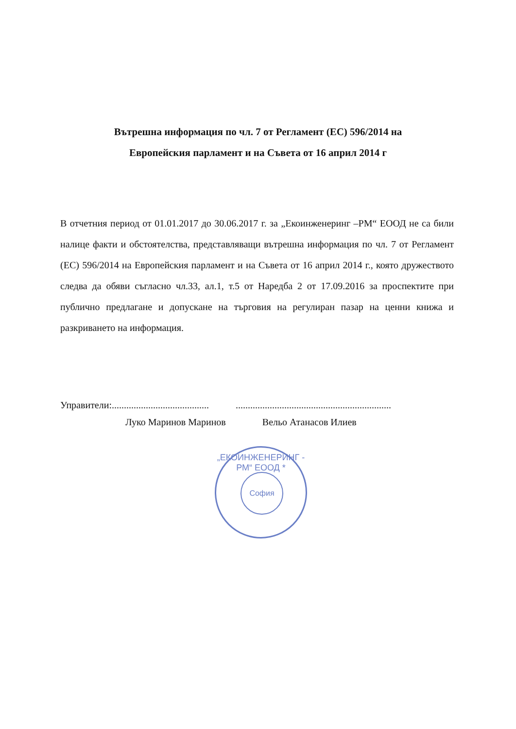Вътрешна информация по чл. 7 от Регламент (ЕС) 596/2014 на
Европейския парламент и на Съвета от 16 април 2014 г
В отчетния период от 01.01.2017 до 30.06.2017 г. за „Екоинженеринг –РМ“ ЕООД не са били налице факти и обстоятелства, представляващи вътрешна информация по чл. 7 от Регламент (ЕС) 596/2014 на Европейския парламент и на Съвета от 16 април 2014 г., която дружеството следва да обяви съгласно чл.33, ал.1, т.5 от Наредба 2 от 17.09.2016 за проспектите при публично предлагане и допускане на търговия на регулиран пазар на ценни книжа и разкриването на информация.
Управители:........................................ ................................................................
Луко Маринов Маринов Вельо Атанасов Илиев
„ЕКОИНЖЕНЕРИНГ - РМ“ ЕООД *
София